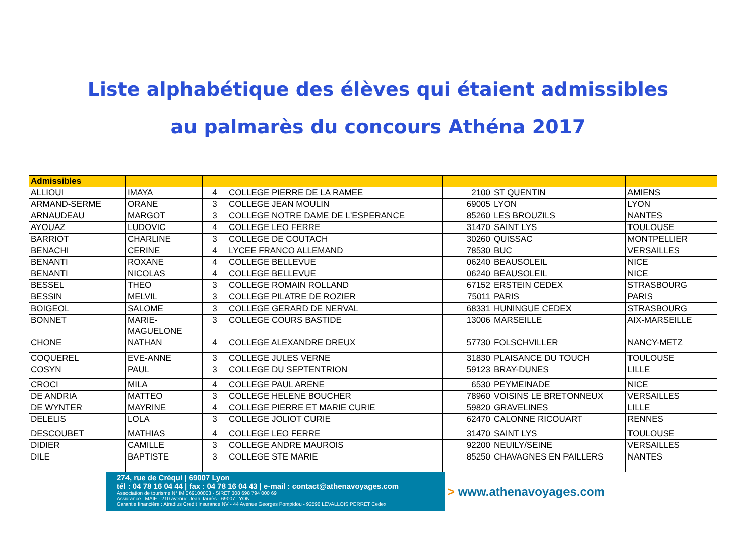Liste alphabétique des élèves qui étaient admissibles
au palmarès du concours Athéna 2017
| Admissibles | | | | | | |
| ALLIOUI | IMAYA | 4 | COLLEGE PIERRE DE LA RAMEE | 2100 | ST QUENTIN | AMIENS |
| ARMAND-SERME | ORANE | 3 | COLLEGE JEAN MOULIN | 69005 | LYON | LYON |
| ARNAUDEAU | MARGOT | 3 | COLLEGE NOTRE DAME DE L'ESPERANCE | 85260 | LES BROUZILS | NANTES |
| AYOUAZ | LUDOVIC | 4 | COLLEGE LEO FERRE | 31470 | SAINT LYS | TOULOUSE |
| BARRIOT | CHARLINE | 3 | COLLEGE DE COUTACH | 30260 | QUISSAC | MONTPELLIER |
| BENACHI | CERINE | 4 | LYCEE FRANCO ALLEMAND | 78530 | BUC | VERSAILLES |
| BENANTI | ROXANE | 4 | COLLEGE BELLEVUE | 06240 | BEAUSOLEIL | NICE |
| BENANTI | NICOLAS | 4 | COLLEGE BELLEVUE | 06240 | BEAUSOLEIL | NICE |
| BESSEL | THEO | 3 | COLLEGE ROMAIN ROLLAND | 67152 | ERSTEIN CEDEX | STRASBOURG |
| BESSIN | MELVIL | 3 | COLLEGE PILATRE DE ROZIER | 75011 | PARIS | PARIS |
| BOIGEOL | SALOME | 3 | COLLEGE GERARD DE NERVAL | 68331 | HUNINGUE CEDEX | STRASBOURG |
| BONNET | MARIE- MAGUELONE | 3 | COLLEGE COURS BASTIDE | 13006 | MARSEILLE | AIX-MARSEILLE |
| CHONE | NATHAN | 4 | COLLEGE ALEXANDRE DREUX | 57730 | FOLSCHVILLER | NANCY-METZ |
| COQUEREL | EVE-ANNE | 3 | COLLEGE JULES VERNE | 31830 | PLAISANCE DU TOUCH | TOULOUSE |
| COSYN | PAUL | 3 | COLLEGE DU SEPTENTRION | 59123 | BRAY-DUNES | LILLE |
| CROCI | MILA | 4 | COLLEGE PAUL ARENE | 6530 | PEYMEINADE | NICE |
| DE ANDRIA | MATTEO | 3 | COLLEGE HELENE BOUCHER | 78960 | VOISINS LE BRETONNEUX | VERSAILLES |
| DE WYNTER | MAYRINE | 4 | COLLEGE PIERRE ET MARIE CURIE | 59820 | GRAVELINES | LILLE |
| DELELIS | LOLA | 3 | COLLEGE JOLIOT CURIE | 62470 | CALONNE RICOUART | RENNES |
| DESCOUBET | MATHIAS | 4 | COLLEGE LEO FERRE | 31470 | SAINT LYS | TOULOUSE |
| DIDIER | CAMILLE | 3 | COLLEGE ANDRE MAUROIS | 92200 | NEUILY/SEINE | VERSAILLES |
| DILE | BAPTISTE | 3 | COLLEGE STE MARIE | 85250 | CHAVAGNES EN PAILLERS | NANTES |
274, rue de Créqui | 69007 Lyon
tél : 04 78 16 04 44 | fax : 04 78 16 04 43 | e-mail : contact@athenavoyages.com
Association de tourisme N° IM 069100003 - SIRET 308 698 794 000 69
Assurance : MAIF - 210 avenue Jean Jaurès - 69007 LYON
Garantie financière : Atradius Credit Insurance NV - 44 Avenue Georges Pompidou - 92596 LEVALLOIS PERRET Cedex
> www.athenavoyages.com